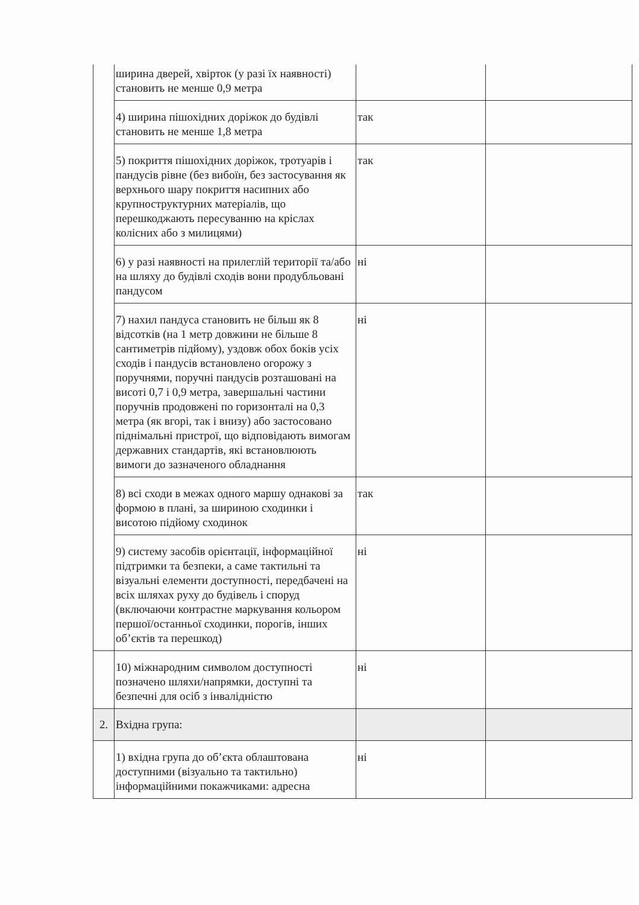| | ширина дверей, хвірток (у разі їх наявності) становить не менше 0,9 метра | | |
| | 4) ширина пішохідних доріжок до будівлі становить не менше 1,8 метра | так | |
| | 5) покриття пішохідних доріжок, тротуарів і пандусів рівне (без вибоїн, без застосування як верхнього шару покриття насипних або крупноструктурних матеріалів, що перешкоджають пересуванню на кріслах колісних або з милицями) | так | |
| | 6) у разі наявності на прилеглій території та/або на шляху до будівлі сходів вони продубльовані пандусом | ні | |
| | 7) нахил пандуса становить не більш як 8 відсотків (на 1 метр довжини не більше 8 сантиметрів підйому), уздовж обох боків усіх сходів і пандусів встановлено огорожу з поручнями, поручні пандусів розташовані на висоті 0,7 і 0,9 метра, завершальні частини поручнів продовжені по горизонталі на 0,3 метра (як вгорі, так і внизу) або застосовано піднімальні пристрої, що відповідають вимогам державних стандартів, які встановлюють вимоги до зазначеного обладнання | ні | |
| | 8) всі сходи в межах одного маршу однакові за формою в плані, за шириною сходинки і висотою підйому сходинок | так | |
| | 9) систему засобів орієнтації, інформаційної підтримки та безпеки, а саме тактильні та візуальні елементи доступності, передбачені на всіх шляхах руху до будівель і споруд (включаючи контрастне маркування кольором першої/останньої сходинки, порогів, інших об’єктів та перешкод) | ні | |
| | 10) міжнародним символом доступності позначено шляхи/напрямки, доступні та безпечні для осіб з інвалідністю | ні | |
| 2. | Вхідна група: | | |
| | 1) вхідна група до об’єкта облаштована доступними (візуально та тактильно) інформаційними покажчиками: адресна | ні | |